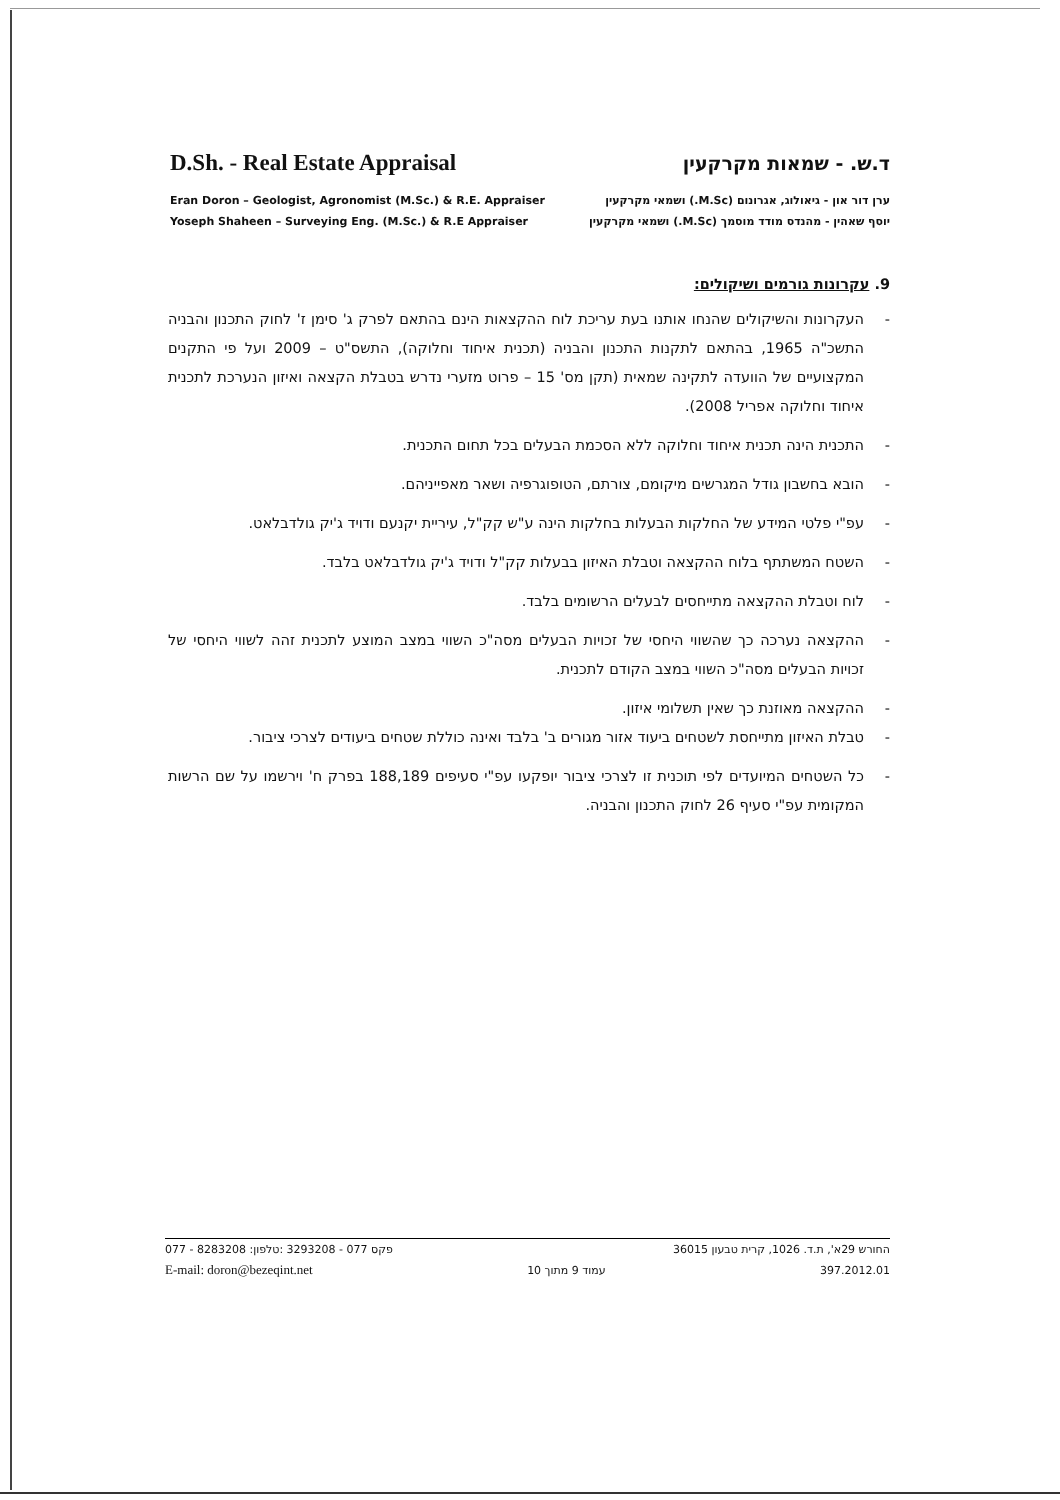D.Sh. - Real Estate Appraisal ד.ש. - שמאות מקרקעין
Eran Doron – Geologist, Agronomist (M.Sc.) & R.E. Appraiser
Yoseph Shaheen – Surveying Eng. (M.Sc.) & R.E Appraiser
ערן דור און - גיאולוג, אגרונום (M.Sc.) ושמאי מקרקעין
יוסף שאהין - מהנדס מודד מוסמך (M.Sc.) ושמאי מקרקעין
9. עקרונות גורמים ושיקולים:
- העקרונות והשיקולים שהנחו אותנו בעת עריכת לוח ההקצאות הינם בהתאם לפרק ג' סימן ז' לחוק התכנון והבניה התשכ"ה 1965, בהתאם לתקנות התכנון והבניה (תכנית איחוד וחלוקה), התשס"ט – 2009 ועל פי התקנים המקצועיים של הוועדה לתקינה שמאית (תקן מס' 15 – פרוט מזערי נדרש בטבלת הקצאה ואיזון הנערכת לתכנית איחוד וחלוקה אפריל 2008).
- התכנית הינה תכנית איחוד וחלוקה ללא הסכמת הבעלים בכל תחום התכנית.
- הובא בחשבון גודל המגרשים מיקומם, צורתם, הטופוגרפיה ושאר מאפייניהם.
- עפ"י פלטי המידע של החלקות הבעלות בחלקות הינה ע"ש קק"ל, עיריית יקנעם ודויד ג'יק גולדבלאט.
- השטח המשתתף בלוח ההקצאה וטבלת האיזון בבעלות קק"ל ודויד ג'יק גולדבלאט בלבד.
- לוח וטבלת ההקצאה מתייחסים לבעלים הרשומים בלבד.
- ההקצאה נערכה כך שהשווי היחסי של זכויות הבעלים מסה"כ השווי במצב המוצע לתכנית זהה לשווי היחסי של זכויות הבעלים מסה"כ השווי במצב הקודם לתכנית.
- ההקצאה מאוזנת כך שאין תשלומי איזון.
- טבלת האיזון מתייחסת לשטחים ביעוד אזור מגורים ב' בלבד ואינה כוללת שטחים ביעודים לצרכי ציבור.
- כל השטחים המיועדים לפי תוכנית זו לצרכי ציבור יופקעו עפ"י סעיפים 188,189 בפרק ח' וירשמו על שם הרשות המקומית עפ"י סעיף 26 לחוק התכנון והבניה.
077 - 8283208 :פקס 077 - 3293208 :טלפון החורש 29א', ת.ד. 1026, קרית טבעון 36015
E-mail: doron@bezeqint.net עמוד 9 מתוך 10 397.2012.01